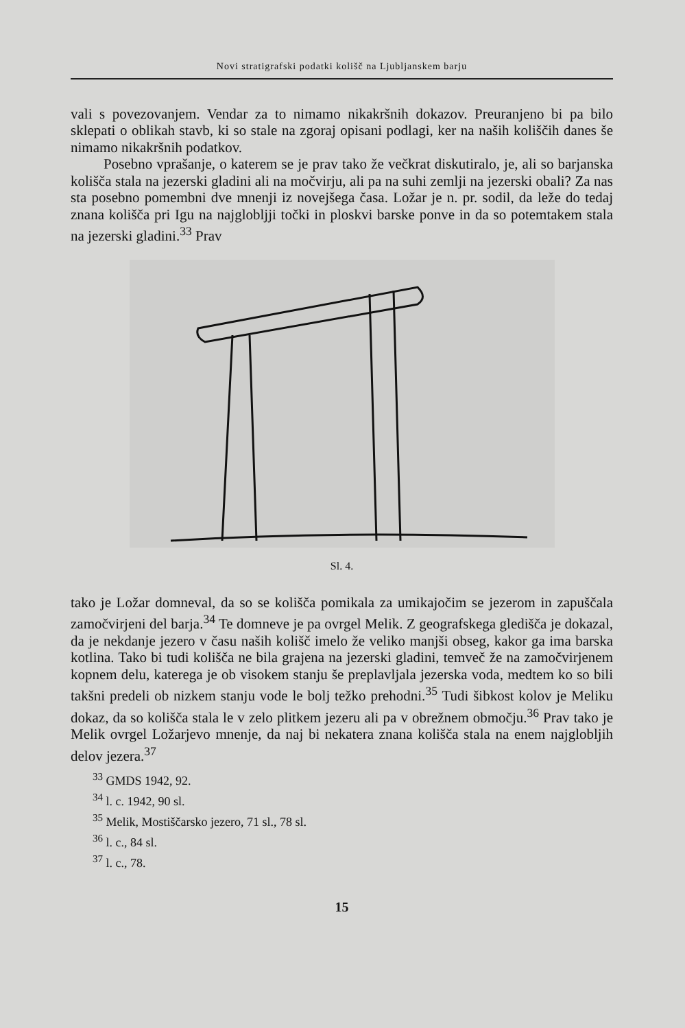Novi stratigrafski podatki kolišč na Ljubljanskem barju
vali s povezovanjem. Vendar za to nimamo nikakršnih dokazov. Preuranjeno bi pa bilo sklepati o oblikah stavb, ki so stale na zgoraj opisani podlagi, ker na naših koliščih danes še nimamo nikakršnih podatkov.
Posebno vprašanje, o katerem se je prav tako že večkrat diskutiralo, je, ali so barjanska kolišča stala na jezerski gladini ali na močvirju, ali pa na suhi zemlji na jezerski obali? Za nas sta posebno pomembni dve mnenji iz novejšega časa. Ložar je n. pr. sodil, da leže do tedaj znana kolišča pri Igu na najglobljji točki in ploskvi barske ponve in da so potemtakem stala na jezerski gladini.<sup>33</sup> Prav
Sl. 4.
tako je Ložar domneval, da so se kolišča pomikala za umikajočim se jezerom in zapuščala zamočvirjeni del barja.<sup>34</sup> Te domneve je pa ovrgel Melik. Z geografskega gledišča je dokazal, da je nekdanje jezero v času naših kolišč imelo že veliko manjši obseg, kakor ga ima barska kotlina. Tako bi tudi kolišča ne bila grajena na jezerski gladini, temveč že na zamočvirjenem kopnem delu, katerega je ob visokem stanju še preplavljala jezerska voda, medtem ko so bili takšni predeli ob nizkem stanju vode le bolj težko prehodni.<sup>35</sup> Tudi šibkost kolov je Meliku dokaz, da so kolišča stala le v zelo plitkem jezeru ali pa v obrežnem območju.<sup>36</sup> Prav tako je Melik ovrgel Ložarjevo mnenje, da naj bi nekatera znana kolišča stala na enem najglobljih delov jezera.<sup>37</sup>
<sup>33</sup> GMDS 1942, 92.
<sup>34</sup> l. c. 1942, 90 sl.
<sup>35</sup> Melik, Mostiščarsko jezero, 71 sl., 78 sl.
<sup>36</sup> l. c., 84 sl.
<sup>37</sup> l. c., 78.
15